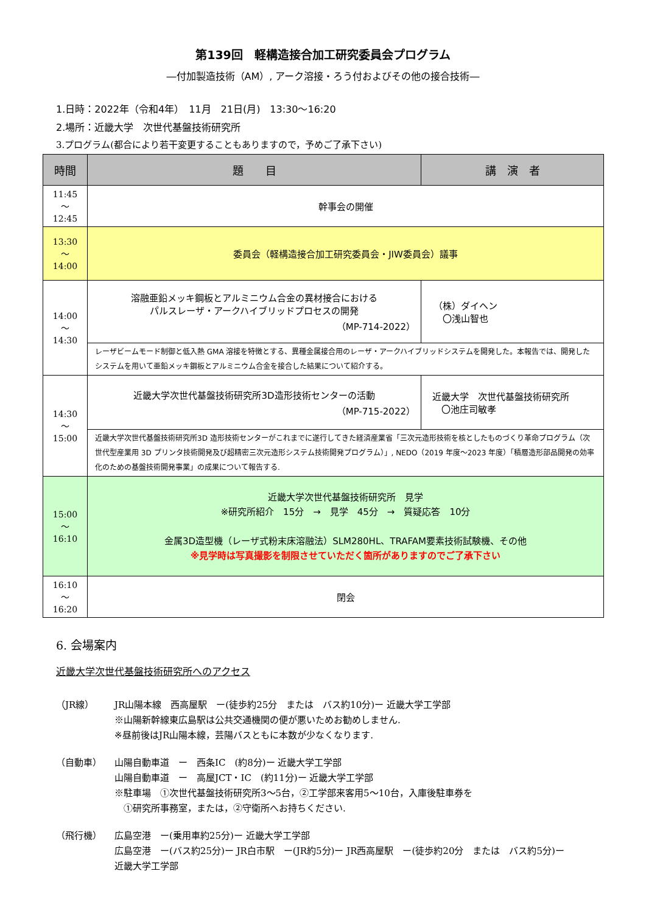第139回　軽構造接合加工研究委員会プログラム
―付加製造技術（AM）, アーク溶接・ろう付およびその他の接合技術―
1.日時：2022年（令和4年）　11月　21日(月)　13:30～16:20
2.場所：近畿大学　次世代基盤技術研究所
3.プログラム(都合により若干変更することもありますので，予めご了承下さい)
| 時間 | 題 目 | 講 演 者 |
| --- | --- | --- |
| 11:45 ～ 12:45 | 幹事会の開催 | |
| 13:30 ～ 14:00 | 委員会（軽構造接合加工研究委員会・JIW委員会）議事 | |
| 14:00 ～ 14:30 | 溶融亜鉛メッキ鋼板とアルミニウム合金の異材接合における パルスレーザ・アークハイブリッドプロセスの開発 （MP-714-2022） | （株）ダイヘン 〇浅山智也 |
| | レーザビームモード制御と低入熱 GMA 溶接を特徴とする、異種金属接合用のレーザ・アークハイブリッドシステムを開発した。本報告では、開発したシステムを用いて亜鉛メッキ鋼板とアルミニウム合金を接合した結果について紹介する。 | |
| 14:30 ～ 15:00 | 近畿大学次世代基盤技術研究所3D造形技術センターの活動 （MP-715-2022） | 近畿大学 次世代基盤技術研究所 〇池庄司敏孝 |
| | 近畿大学次世代基盤技術研究所3D 造形技術センターがこれまでに遂行してきた経済産業省「三次元造形技術を核としたものづくり革命プログラム（次世代型産業用 3D プリンタ技術開発及び超精密三次元造形システム技術開発プログラム）」, NEDO（2019 年度～2023 年度）「積層造形部品開発の効率化のための基盤技術開発事業」の成果について報告する. | |
| 15:00 ～ 16:10 | 近畿大学次世代基盤技術研究所 見学 ※研究所紹介 15分 → 見学 45分 → 質疑応答 10分 金属3D造型機（レーザ式粉末床溶融法）SLM280HL、TRAFAM要素技術試験機、その他 ※見学時は写真撮影を制限させていただく箇所がありますのでご了承下さい | |
| 16:10 ～ 16:20 | 閉会 | |
6. 会場案内
近畿大学次世代基盤技術研究所へのアクセス
（JR線） JR山陽本線　西高屋駅　ー(徒歩約25分　または　バス約10分)ー 近畿大学工学部
※山陽新幹線東広島駅は公共交通機関の便が悪いためお勧めしません.
※昼前後はJR山陽本線，芸陽バスともに本数が少なくなります.
（自動車） 山陽自動車道　ー　西条IC　(約8分)ー 近畿大学工学部
山陽自動車道　ー　高屋JCT・IC　(約11分)ー 近畿大学工学部
※駐車場　①次世代基盤技術研究所3～5台，②工学部来客用5～10台，入庫後駐車券を
　①研究所事務室，または，②守衛所へお持ちください.
（飛行機） 広島空港　ー(乗用車約25分)ー 近畿大学工学部
広島空港　ー(バス約25分)ー JR白市駅　ー(JR約5分)ー JR西高屋駅　ー(徒歩約20分　または　バス約5分)ー
近畿大学工学部